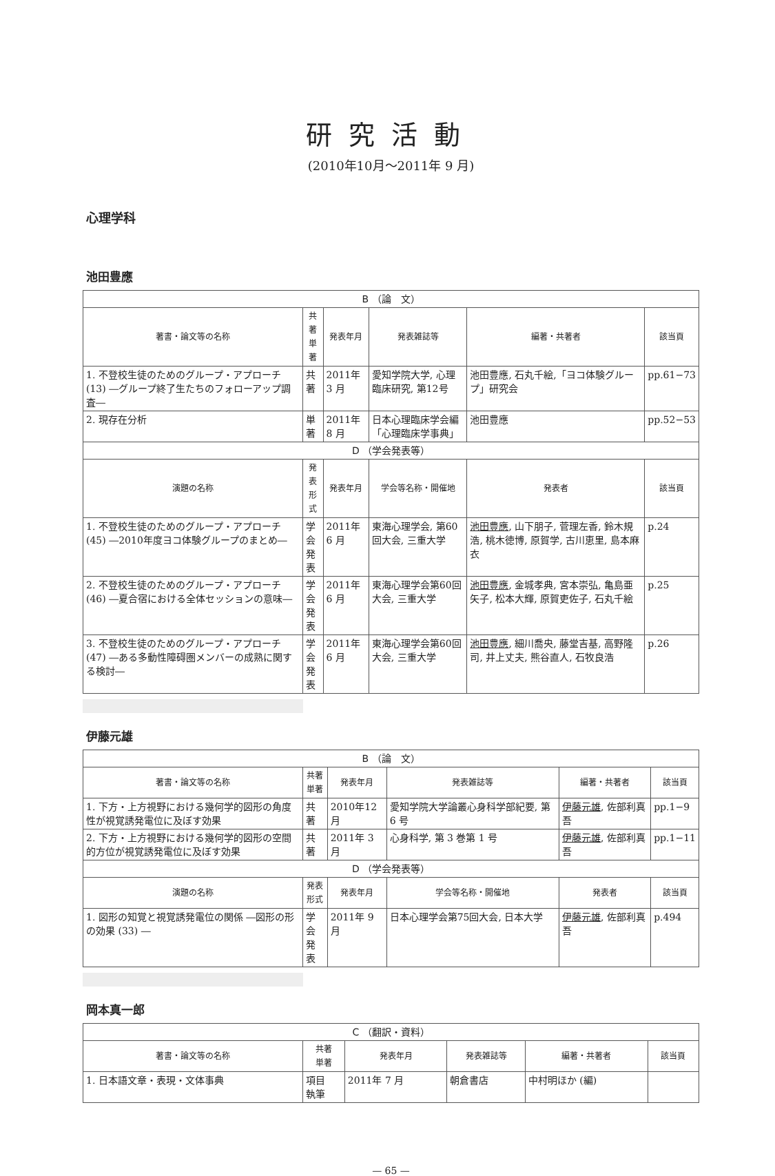研究活動
(2010年10月〜2011年 9 月)
心理学科
池田豊應
| B （論 文） | | | | | |
| 著書・論文等の名称 | 共著 単著 | 発表年月 | 発表雑誌等 | 編著・共著者 | 該当頁 |
| 1. 不登校生徒のためのグループ・アプローチ (13) ―グループ終了生たちのフォローアップ調査― | 共著 | 2011年 3 月 | 愛知学院大学, 心理臨床研究, 第12号 | 池田豊應, 石丸千絵,「ヨコ体験グループ」研究会 | pp.61−73 |
| 2. 現存在分析 | 単著 | 2011年 8 月 | 日本心理臨床学会編「心理臨床学事典」 | 池田豊應 | pp.52−53 |
| D （学会発表等） | | | | | |
| 演題の名称 | 発表 形式 | 発表年月 | 学会等名称・開催地 | 発表者 | 該当頁 |
| 1. 不登校生徒のためのグループ・アプローチ (45) ―2010年度ヨコ体験グループのまとめ― | 学会 発表 | 2011年 6 月 | 東海心理学会, 第60回大会, 三重大学 | 池田豊應 , 山下朋子, 菅理左香, 鈴木規浩, 桃木徳博, 原賀学, 古川恵里, 島本麻衣 | p.24 |
| 2. 不登校生徒のためのグループ・アプローチ (46) ―夏合宿における全体セッションの意味― | 学会 発表 | 2011年 6 月 | 東海心理学会第60回大会, 三重大学 | 池田豊應 , 金城孝典, 宮本崇弘, 亀島亜矢子, 松本大輝, 原賀吏佐子, 石丸千絵 | p.25 |
| 3. 不登校生徒のためのグループ・アプローチ (47) ―ある多動性障碍圏メンバーの成熟に関する検討― | 学会 発表 | 2011年 6 月 | 東海心理学会第60回大会, 三重大学 | 池田豊應 , 細川喬央, 藤堂吉基, 高野隆司, 井上丈夫, 熊谷直人, 石牧良浩 | p.26 |
伊藤元雄
| B （論 文） | | | | | |
| 著書・論文等の名称 | 共著 単著 | 発表年月 | 発表雑誌等 | 編著・共著者 | 該当頁 |
| 1. 下方・上方視野における幾何学的図形の角度性が視覚誘発電位に及ぼす効果 | 共著 | 2010年12月 | 愛知学院大学論叢心身科学部紀要, 第 6 号 | 伊藤元雄 , 佐部利真吾 | pp.1−9 |
| 2. 下方・上方視野における幾何学的図形の空間的方位が視覚誘発電位に及ぼす効果 | 共著 | 2011年 3 月 | 心身科学, 第 3 巻第 1 号 | 伊藤元雄 , 佐部利真吾 | pp.1−11 |
| D （学会発表等） | | | | | |
| 演題の名称 | 発表 形式 | 発表年月 | 学会等名称・開催地 | 発表者 | 該当頁 |
| 1. 図形の知覚と視覚誘発電位の関係 ―図形の形の効果 (33) ― | 学会 発表 | 2011年 9 月 | 日本心理学会第75回大会, 日本大学 | 伊藤元雄 , 佐部利真吾 | p.494 |
岡本真一郎
| C （翻訳・資料） | | | | | |
| 著書・論文等の名称 | 共著 単著 | 発表年月 | 発表雑誌等 | 編著・共著者 | 該当頁 |
| 1. 日本語文章・表現・文体事典 | 項目 執筆 | 2011年 7 月 | 朝倉書店 | 中村明ほか (編) | |
— 65 —